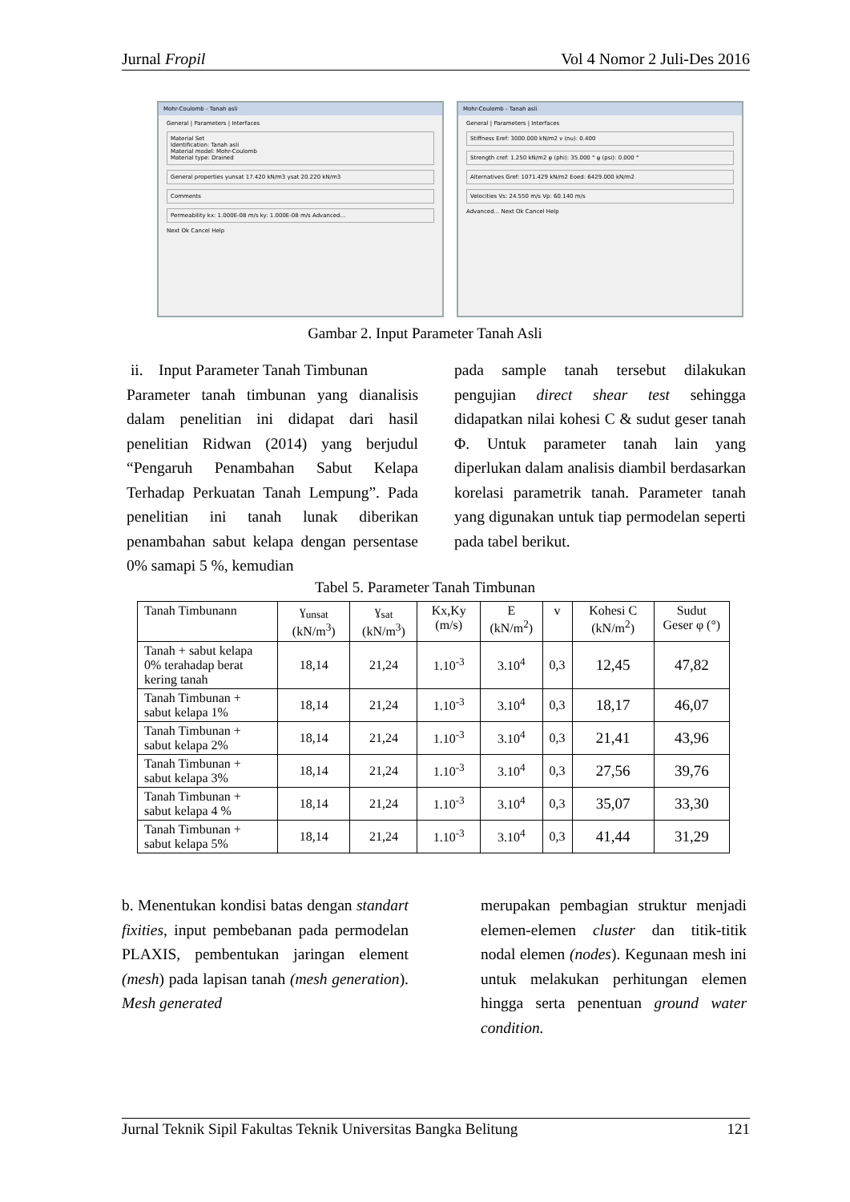Jurnal Fropil Vol 4 Nomor 2 Juli-Des 2016
Mohr-Coulomb - Tanah asli
General | Parameters | Interfaces
Material Set
Identification: Tanah asli
Material model: Mohr-Coulomb
Material type: Drained
General properties γunsat 17.420 kN/m3 γsat 20.220 kN/m3
Comments
Permeability kx: 1.000E-08 m/s ky: 1.000E-08 m/s Advanced...
Next Ok Cancel Help
Mohr-Coulomb - Tanah asli
General | Parameters | Interfaces
Stiffness Eref: 3000.000 kN/m2 ν (nu): 0.400
Strength cref: 1.250 kN/m2 φ (phi): 35.000 ° ψ (psi): 0.000 °
Alternatives Gref: 1071.429 kN/m2 Eoed: 6429.000 kN/m2
Velocities Vs: 24.550 m/s Vp: 60.140 m/s
Advanced... Next Ok Cancel Help
Gambar 2. Input Parameter Tanah Asli
ii. Input Parameter Tanah Timbunan
Parameter tanah timbunan yang dianalisis dalam penelitian ini didapat dari hasil penelitian Ridwan (2014) yang berjudul “Pengaruh Penambahan Sabut Kelapa Terhadap Perkuatan Tanah Lempung”. Pada penelitian ini tanah lunak diberikan penambahan sabut kelapa dengan persentase 0% samapi 5 %, kemudian
pada sample tanah tersebut dilakukan pengujian direct shear test sehingga didapatkan nilai kohesi C & sudut geser tanah Φ. Untuk parameter tanah lain yang diperlukan dalam analisis diambil berdasarkan korelasi parametrik tanah. Parameter tanah yang digunakan untuk tiap permodelan seperti pada tabel berikut.
Tabel 5. Parameter Tanah Timbunan
| Tanah Timbunann | ɣ<sub>unsat</sub> (kN/m<sup>3</sup>) | ɣ<sub>sat</sub> (kN/m<sup>3</sup>) | Kx,Ky (m/s) | E (kN/m<sup>2</sup>) | v | Kohesi C (kN/m<sup>2</sup>) | Sudut Geser φ (°) |
| --- | --- | --- | --- | --- | --- | --- | --- |
| Tanah + sabut kelapa 0% terahadap berat kering tanah | 18,14 | 21,24 | 1.10<sup>-3</sup> | 3.10<sup>4</sup> | 0,3 | 12,45 | 47,82 |
| Tanah Timbunan + sabut kelapa 1% | 18,14 | 21,24 | 1.10<sup>-3</sup> | 3.10<sup>4</sup> | 0,3 | 18,17 | 46,07 |
| Tanah Timbunan + sabut kelapa 2% | 18,14 | 21,24 | 1.10<sup>-3</sup> | 3.10<sup>4</sup> | 0,3 | 21,41 | 43,96 |
| Tanah Timbunan + sabut kelapa 3% | 18,14 | 21,24 | 1.10<sup>-3</sup> | 3.10<sup>4</sup> | 0,3 | 27,56 | 39,76 |
| Tanah Timbunan + sabut kelapa 4 % | 18,14 | 21,24 | 1.10<sup>-3</sup> | 3.10<sup>4</sup> | 0,3 | 35,07 | 33,30 |
| Tanah Timbunan + sabut kelapa 5% | 18,14 | 21,24 | 1.10<sup>-3</sup> | 3.10<sup>4</sup> | 0,3 | 41,44 | 31,29 |
b. Menentukan kondisi batas dengan standart fixities, input pembebanan pada permodelan PLAXIS, pembentukan jaringan element (mesh) pada lapisan tanah (mesh generation). Mesh generated
merupakan pembagian struktur menjadi elemen-elemen cluster dan titik-titik nodal elemen (nodes). Kegunaan mesh ini untuk melakukan perhitungan elemen hingga serta penentuan ground water condition.
Jurnal Teknik Sipil Fakultas Teknik Universitas Bangka Belitung 121